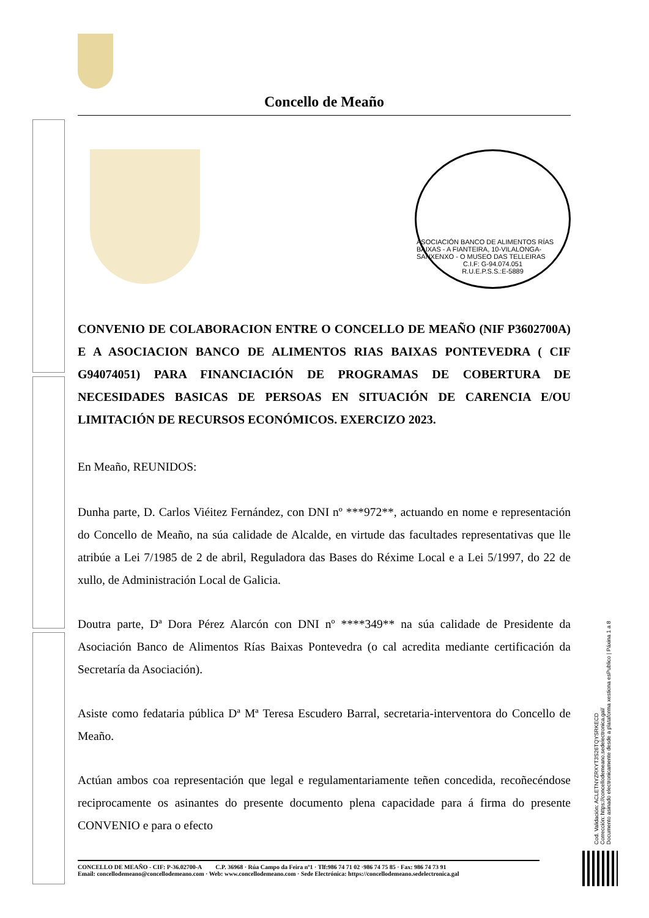Concello de Meaño
ASOCIACIÓN BANCO DE ALIMENTOS RÍAS BAIXAS - A FIANTEIRA, 10-VILALONGA-SANXENXO - O MUSEO DAS TELLEIRAS
C.I.F: G-94.074.051
R.U.E.P.S.S.:E-5889
CONVENIO DE COLABORACION ENTRE O CONCELLO DE MEAÑO (NIF P3602700A) E A ASOCIACION BANCO DE ALIMENTOS RIAS BAIXAS PONTEVEDRA ( CIF G94074051) PARA FINANCIACIÓN DE PROGRAMAS DE COBERTURA DE NECESIDADES BASICAS DE PERSOAS EN SITUACIÓN DE CARENCIA E/OU LIMITACIÓN DE RECURSOS ECONÓMICOS. EXERCIZO 2023.
En Meaño, REUNIDOS:
Dunha parte, D. Carlos Viéitez Fernández, con DNI nº ***972**, actuando en nome e representación do Concello de Meaño, na súa calidade de Alcalde, en virtude das facultades representativas que lle atribúe a Lei 7/1985 de 2 de abril, Reguladora das Bases do Réxime Local e a Lei 5/1997, do 22 de xullo, de Administración Local de Galicia.
Doutra parte, Dª Dora Pérez Alarcón con DNI nº ****349** na súa calidade de Presidente da Asociación Banco de Alimentos Rías Baixas Pontevedra (o cal acredita mediante certificación da Secretaría da Asociación).
Asiste como fedataria pública Dª Mª Teresa Escudero Barral, secretaria-interventora do Concello de Meaño.
Actúan ambos coa representación que legal e regulamentariamente teñen concedida, recoñecéndose reciprocamente os asinantes do presente documento plena capacidade para á firma do presente CONVENIO e para o efecto
CONCELLO DE MEAÑO - CIF: P-36.02700-A C.P. 36968 · Rúa Campo da Feira nº1 · Tlf:986 74 71 02 ·986 74 75 85 · Fax: 986 74 73 91
Email: concellodemeano@concellodemeano.com · Web: www.concellodemeano.com · Sede Electrónica: https://concellodemeano.sedelectronica.gal
Cod. Validación: ACLETNYZRXYT3S26TQYSRKECD
Corrección: https://concellodemeano.sedelectronica.gal/
Documento asinado electronicamente desde a plataforma xestiona esPublico | Páxina 1 a 8